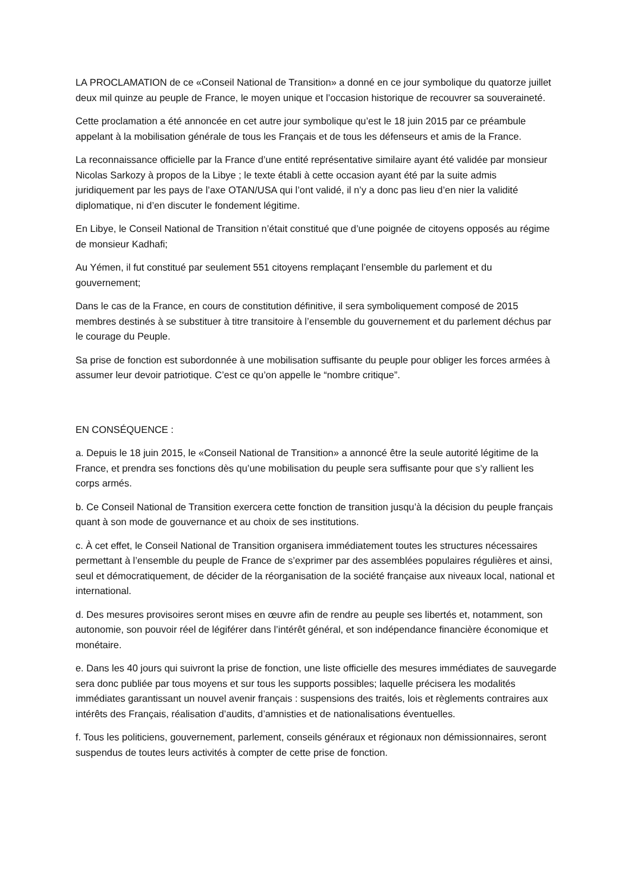LA PROCLAMATION de ce «Conseil National de Transition» a donné en ce jour symbolique du quatorze juillet deux mil quinze au peuple de France, le moyen unique et l’occasion historique de recouvrer sa souveraineté.
Cette proclamation a été annoncée en cet autre jour symbolique qu’est le 18 juin 2015 par ce préambule appelant à la mobilisation générale de tous les Français et de tous les défenseurs et amis de la France.
La reconnaissance officielle par la France d’une entité représentative similaire ayant été validée par monsieur Nicolas Sarkozy à propos de la Libye ; le texte établi à cette occasion ayant été par la suite admis juridiquement par les pays de l’axe OTAN/USA qui l’ont validé, il n’y a donc pas lieu d’en nier la validité diplomatique, ni d’en discuter le fondement légitime.
En Libye, le Conseil National de Transition n’était constitué que d’une poignée de citoyens opposés au régime de monsieur Kadhafi;
Au Yémen, il fut constitué par seulement 551 citoyens remplaçant l’ensemble du parlement et du gouvernement;
Dans le cas de la France, en cours de constitution définitive, il sera symboliquement composé de 2015 membres destinés à se substituer à titre transitoire à l’ensemble du gouvernement et du parlement déchus par le courage du Peuple.
Sa prise de fonction est subordonnée à une mobilisation suffisante du peuple pour obliger les forces armées à assumer leur devoir patriotique. C’est ce qu’on appelle le “nombre critique”.
EN CONSÉQUENCE :
a. Depuis le 18 juin 2015, le «Conseil National de Transition» a annoncé être la seule autorité légitime de la France, et prendra ses fonctions dès qu’une mobilisation du peuple sera suffisante pour que s’y rallient les corps armés.
b. Ce Conseil National de Transition exercera cette fonction de transition jusqu’à la décision du peuple français quant à son mode de gouvernance et au choix de ses institutions.
c. À cet effet, le Conseil National de Transition organisera immédiatement toutes les structures nécessaires permettant à l’ensemble du peuple de France de s’exprimer par des assemblées populaires régulières et ainsi, seul et démocratiquement, de décider de la réorganisation de la société française aux niveaux local, national et international.
d. Des mesures provisoires seront mises en œuvre afin de rendre au peuple ses libertés et, notamment, son autonomie, son pouvoir réel de légiférer dans l’intérêt général, et son indépendance financière économique et monétaire.
e. Dans les 40 jours qui suivront la prise de fonction, une liste officielle des mesures immédiates de sauvegarde sera donc publiée par tous moyens et sur tous les supports possibles; laquelle précisera les modalités immédiates garantissant un nouvel avenir français : suspensions des traités, lois et règlements contraires aux intérêts des Français, réalisation d’audits, d’amnisties et de nationalisations éventuelles.
f. Tous les politiciens, gouvernement, parlement, conseils généraux et régionaux non démissionnaires, seront suspendus de toutes leurs activités à compter de cette prise de fonction.